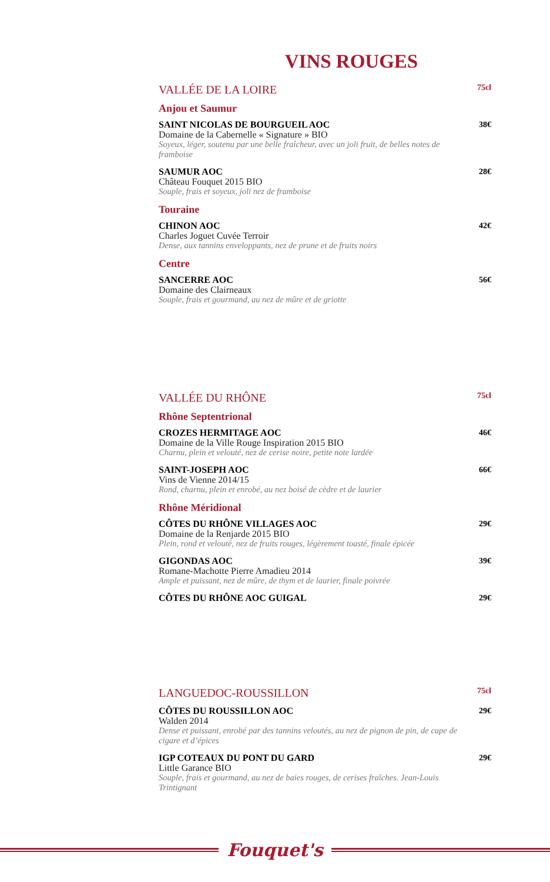VINS ROUGES
VALLÉE DE LA LOIRE 75cl
Anjou et Saumur
SAINT NICOLAS DE BOURGUEIL AOC 38€
Domaine de la Cabernelle « Signature » BIO
Soyeux, léger, soutenu par une belle fraîcheur, avec un joli fruit, de belles notes de framboise
SAUMUR AOC 28€
Château Fouquet 2015 BIO
Souple, frais et soyeux, joli nez de framboise
Touraine
CHINON AOC 42€
Charles Joguet Cuvée Terroir
Dense, aux tannins enveloppants, nez de prune et de fruits noirs
Centre
SANCERRE AOC 56€
Domaine des Clairneaux
Souple, frais et gourmand, au nez de mûre et de griotte
VALLÉE DU RHÔNE 75cl
Rhône Septentrional
CROZES HERMITAGE AOC 46€
Domaine de la Ville Rouge Inspiration 2015 BIO
Charnu, plein et velouté, nez de cerise noire, petite note lardée
SAINT-JOSEPH AOC 66€
Vins de Vienne 2014/15
Rond, charnu, plein et enrobé, au nez boisé de cèdre et de laurier
Rhône Méridional
CÔTES DU RHÔNE VILLAGES AOC 29€
Domaine de la Renjarde 2015 BIO
Plein, rond et velouté, nez de fruits rouges, légèrement toasté, finale épicée
GIGONDAS AOC 39€
Romane-Machotte Pierre Amadieu 2014
Ample et puissant, nez de mûre, de thym et de laurier, finale poivrée
CÔTES DU RHÔNE AOC GUIGAL 29€
LANGUEDOC-ROUSSILLON 75cl
CÔTES DU ROUSSILLON AOC 29€
Walden 2014
Dense et puissant, enrobé par des tannins veloutés, au nez de pignon de pin, de cape de cigare et d’épices
IGP COTEAUX DU PONT DU GARD 29€
Little Garance BIO
Souple, frais et gourmand, au nez de baies rouges, de cerises fraîches. Jean-Louis Trintignant
Fouquet's